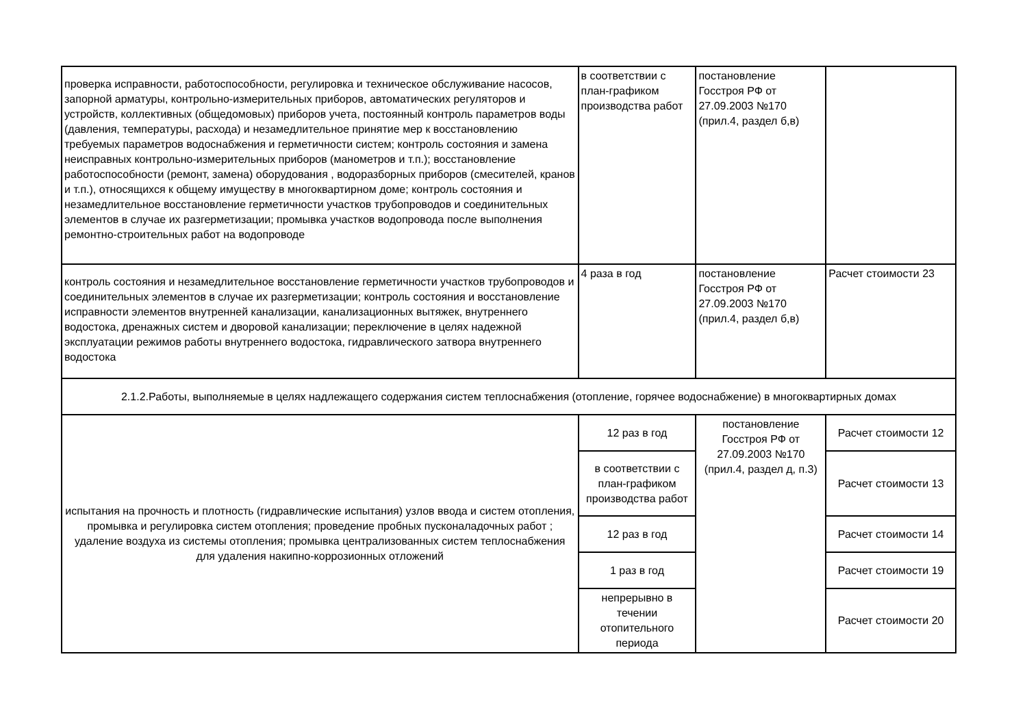| проверка исправности, работоспособности, регулировка и техническое обслуживание насосов, запорной арматуры, контрольно-измерительных приборов, автоматических регуляторов и устройств, коллективных (общедомовых) приборов учета, постоянный контроль параметров воды (давления, температуры, расхода) и незамедлительное принятие мер к восстановлению требуемых параметров водоснабжения и герметичности систем; контроль состояния и замена неисправных контрольно-измерительных приборов (манометров и т.п.); восстановление работоспособности (ремонт, замена) оборудования , водоразборных приборов (смесителей, кранов и т.п.), относящихся к общему имуществу в многоквартирном доме; контроль состояния и незамедлительное восстановление герметичности участков трубопроводов и соединительных элементов в случае их разгерметизации; промывка участков водопровода после выполнения ремонтно-строительных работ на водопроводе | в соответствии с план-графиком производства работ | постановление Госстроя РФ от 27.09.2003 №170 (прил.4, раздел б,в) | |
| контроль состояния и незамедлительное восстановление герметичности участков трубопроводов и соединительных элементов в случае их разгерметизации; контроль состояния и восстановление исправности элементов внутренней канализации, канализационных вытяжек, внутреннего водостока, дренажных систем и дворовой канализации; переключение в целях надежной эксплуатации режимов работы внутреннего водостока, гидравлического затвора внутреннего водостока | 4 раза в год | постановление Госстроя РФ от 27.09.2003 №170 (прил.4, раздел б,в) | Расчет стоимости 23 |
| 2.1.2.Работы, выполняемые в целях надлежащего содержания систем теплоснабжения (отопление, горячее водоснабжение) в многоквартирных домах | | | |
| испытания на прочность и плотность (гидравлические испытания) узлов ввода и систем отопления, промывка и регулировка систем отопления; проведение пробных пусконаладочных работ ; удаление воздуха из системы отопления; промывка централизованных систем теплоснабжения для удаления накипно-коррозионных отложений | 12 раз в год | постановление Госстроя РФ от 27.09.2003 №170 (прил.4, раздел д, п.3) | Расчет стоимости 12 |
| | в соответствии с план-графиком производства работ | | Расчет стоимости 13 |
| | 12 раз в год | | Расчет стоимости 14 |
| | 1 раз в год | | Расчет стоимости 19 |
| | непрерывно в течении отопительного периода | | Расчет стоимости 20 |